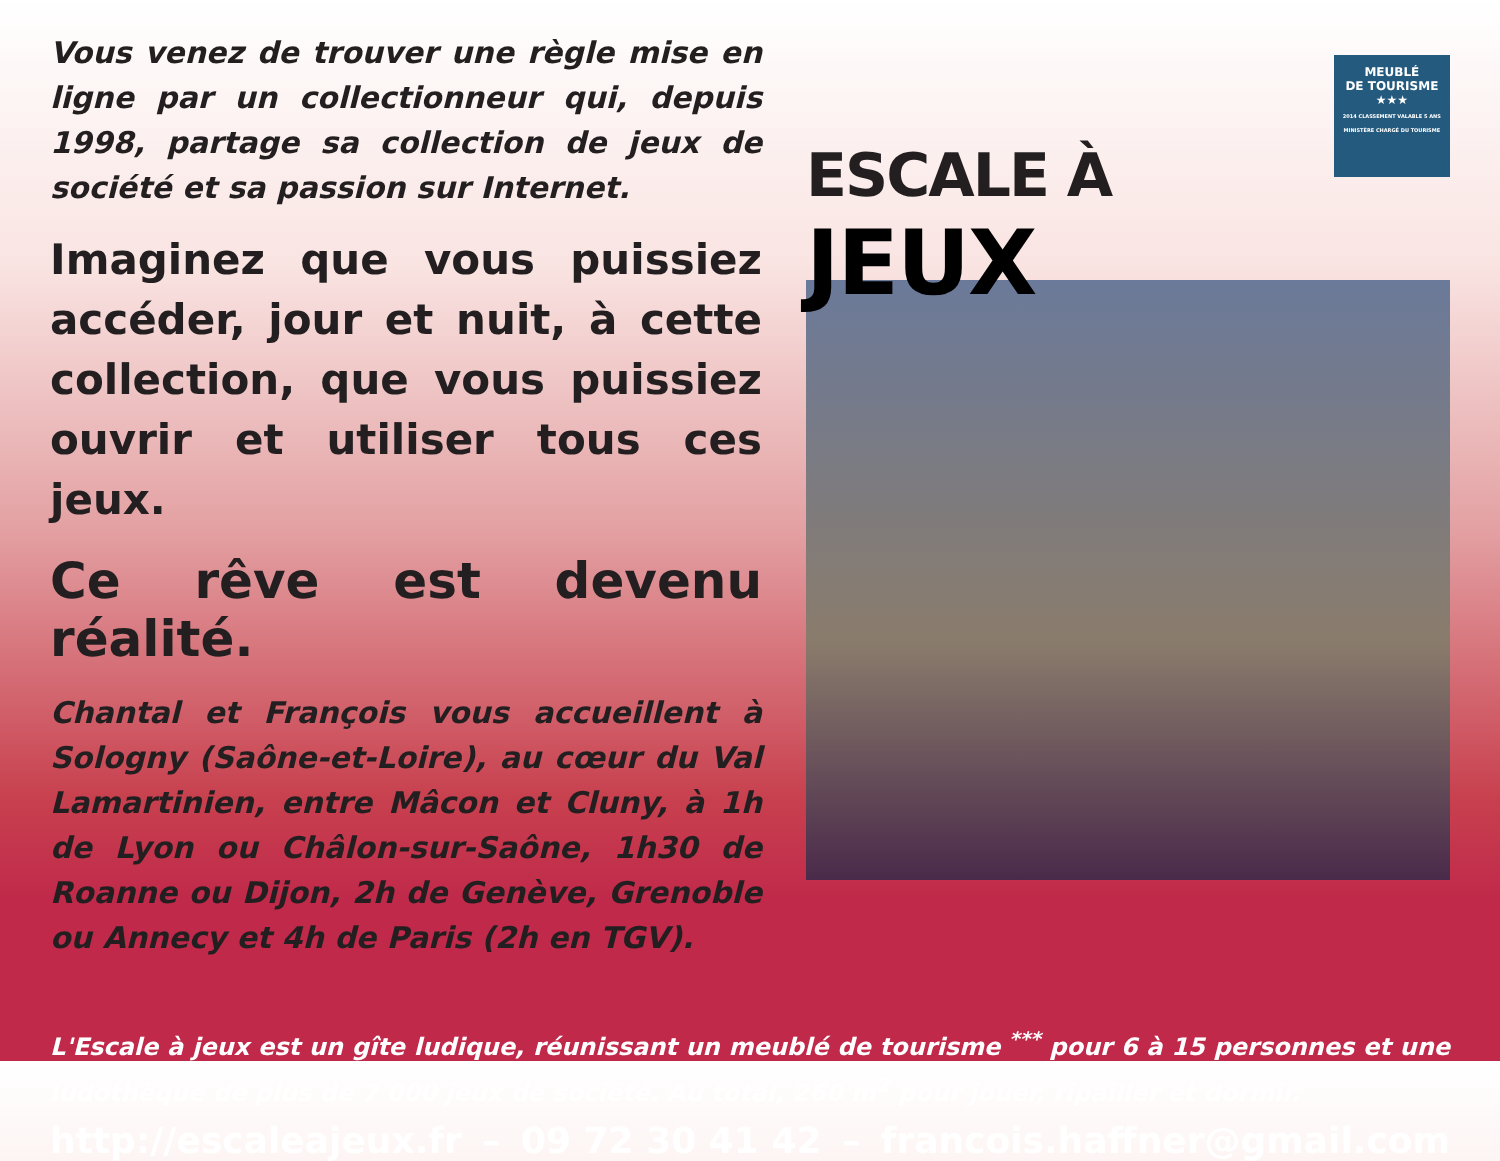Vous venez de trouver une règle mise en ligne par un collectionneur qui, depuis 1998, partage sa collection de jeux de société et sa passion sur Internet.
Imaginez que vous puissiez accéder, jour et nuit, à cette collection, que vous puissiez ouvrir et utiliser tous ces jeux.
Ce rêve est devenu réalité.
Chantal et François vous accueillent à Sologny (Saône-et-Loire), au cœur du Val Lamartinien, entre Mâcon et Cluny, à 1h de Lyon ou Châlon-sur-Saône, 1h30 de Roanne ou Dijon, 2h de Genève, Grenoble ou Annecy et 4h de Paris (2h en TGV).
ESCALE À JEUX
MEUBLÉ
DE TOURISME
★★★
2014 CLASSEMENT VALABLE 5 ANS MINISTÈRE CHARGÉ DU TOURISME
L'Escale à jeux est un gîte ludique, réunissant un meublé de tourisme <sup>***</sup> pour 6 à 15 personnes et une ludothèque de plus de 7 000 jeux de société. Au total, 260 m<sup>2</sup> pour jouer, ripailler et dormir.
http://escaleajeux.fr – 09 72 30 41 42 – francois.haffner@gmail.com